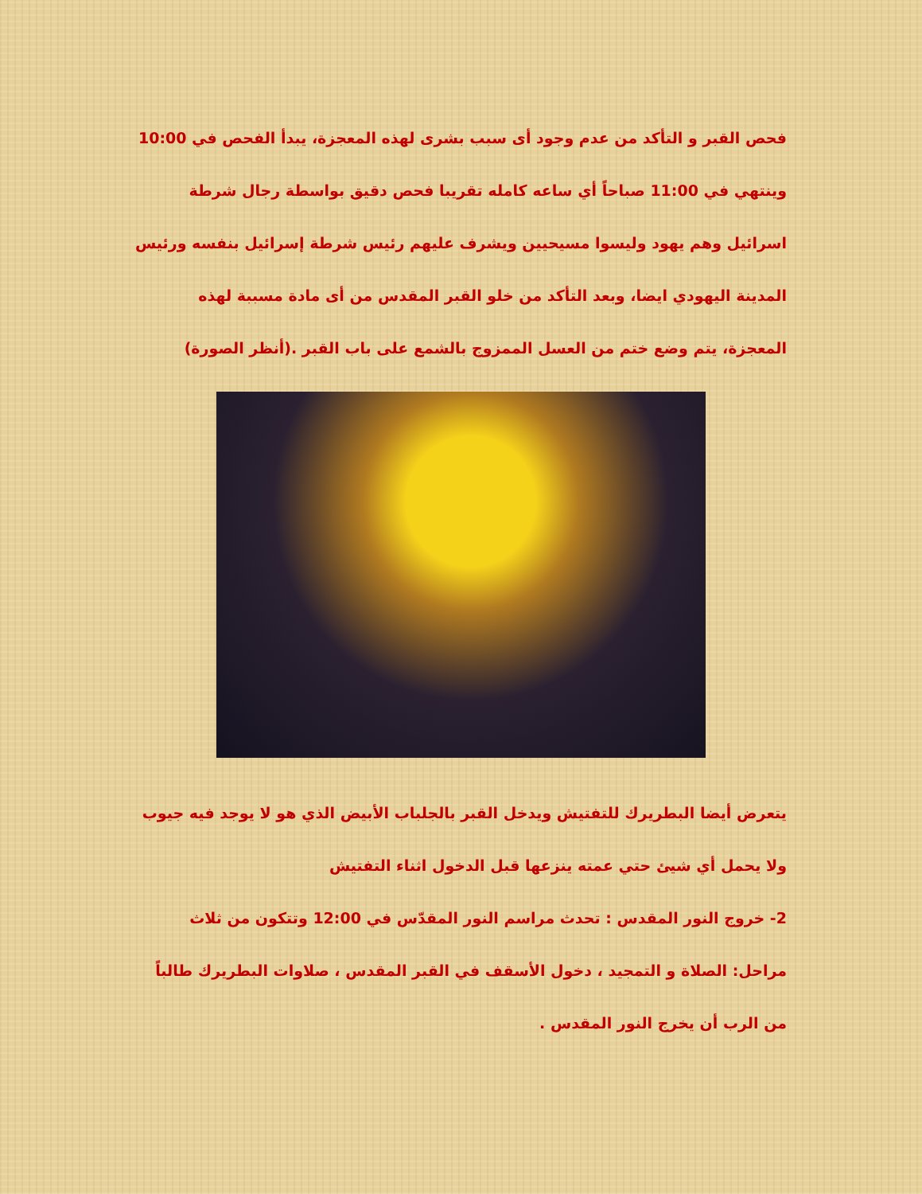فحص القبر و التأكد من عدم وجود أى سبب بشرى لهذه المعجزة، يبدأ الفحص في 10:00 وينتهي في 11:00 صباحاً أي ساعه كامله تقريبا فحص دقيق بواسطة رجال شرطة اسرائيل وهم يهود وليسوا مسيحيين ويشرف عليهم رئيس شرطة إسرائيل بنفسه ورئيس المدينة اليهودي ايضا، وبعد التأكد من خلو القبر المقدس من أى مادة مسببة لهذه المعجزة، يتم وضع ختم من العسل الممزوج بالشمع على باب القبر .(أنظر الصورة)
يتعرض أيضا البطريرك للتفتيش ويدخل القبر بالجلباب الأبيض الذي هو لا يوجد فيه جيوب ولا يحمل أي شيئ حتي عمته ينزعها قبل الدخول اثناء التفتيش
2- خروج النور المقدس : تحدث مراسم النور المقدّس في 12:00 وتتكون من ثلاث مراحل: الصلاة و التمجيد ، دخول الأسقف في القبر المقدس ، صلاوات البطريرك طالباً من الرب أن يخرج النور المقدس .